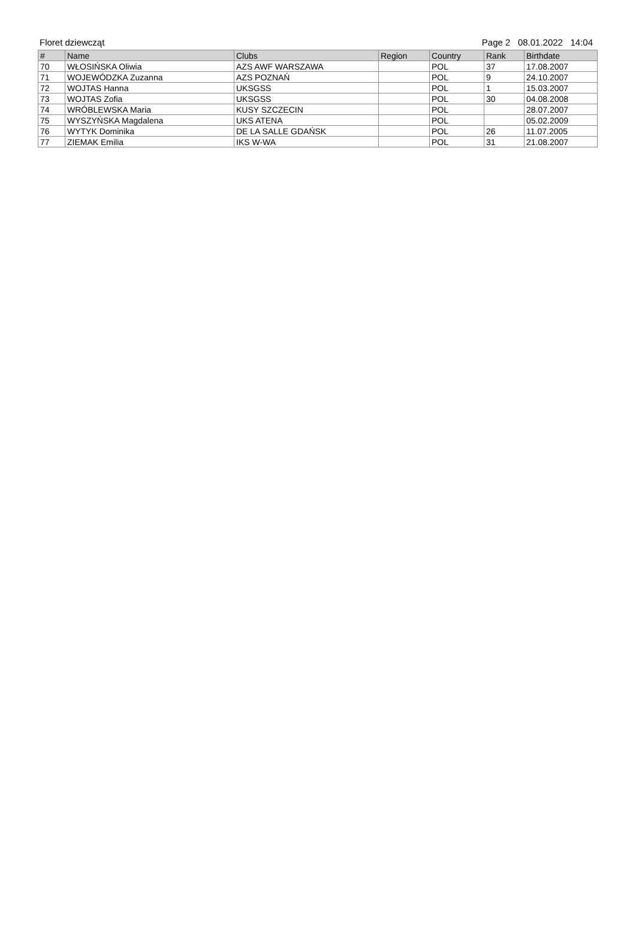Floret dziewcząt Page 2 08.01.2022 14:04
| # | Name | Clubs | Region | Country | Rank | Birthdate |
| --- | --- | --- | --- | --- | --- | --- |
| 70 | WŁOSIŃSKA Oliwia | AZS AWF WARSZAWA | | POL | 37 | 17.08.2007 |
| 71 | WOJEWÓDZKA Zuzanna | AZS POZNAŃ | | POL | 9 | 24.10.2007 |
| 72 | WOJTAS Hanna | UKSGSS | | POL | 1 | 15.03.2007 |
| 73 | WOJTAS Zofia | UKSGSS | | POL | 30 | 04.08.2008 |
| 74 | WRÓBLEWSKA Maria | KUSY SZCZECIN | | POL | | 28.07.2007 |
| 75 | WYSZYŃSKA Magdalena | UKS ATENA | | POL | | 05.02.2009 |
| 76 | WYTYK Dominika | DE LA SALLE GDAŃSK | | POL | 26 | 11.07.2005 |
| 77 | ZIEMAK Emilia | IKS W-WA | | POL | 31 | 21.08.2007 |